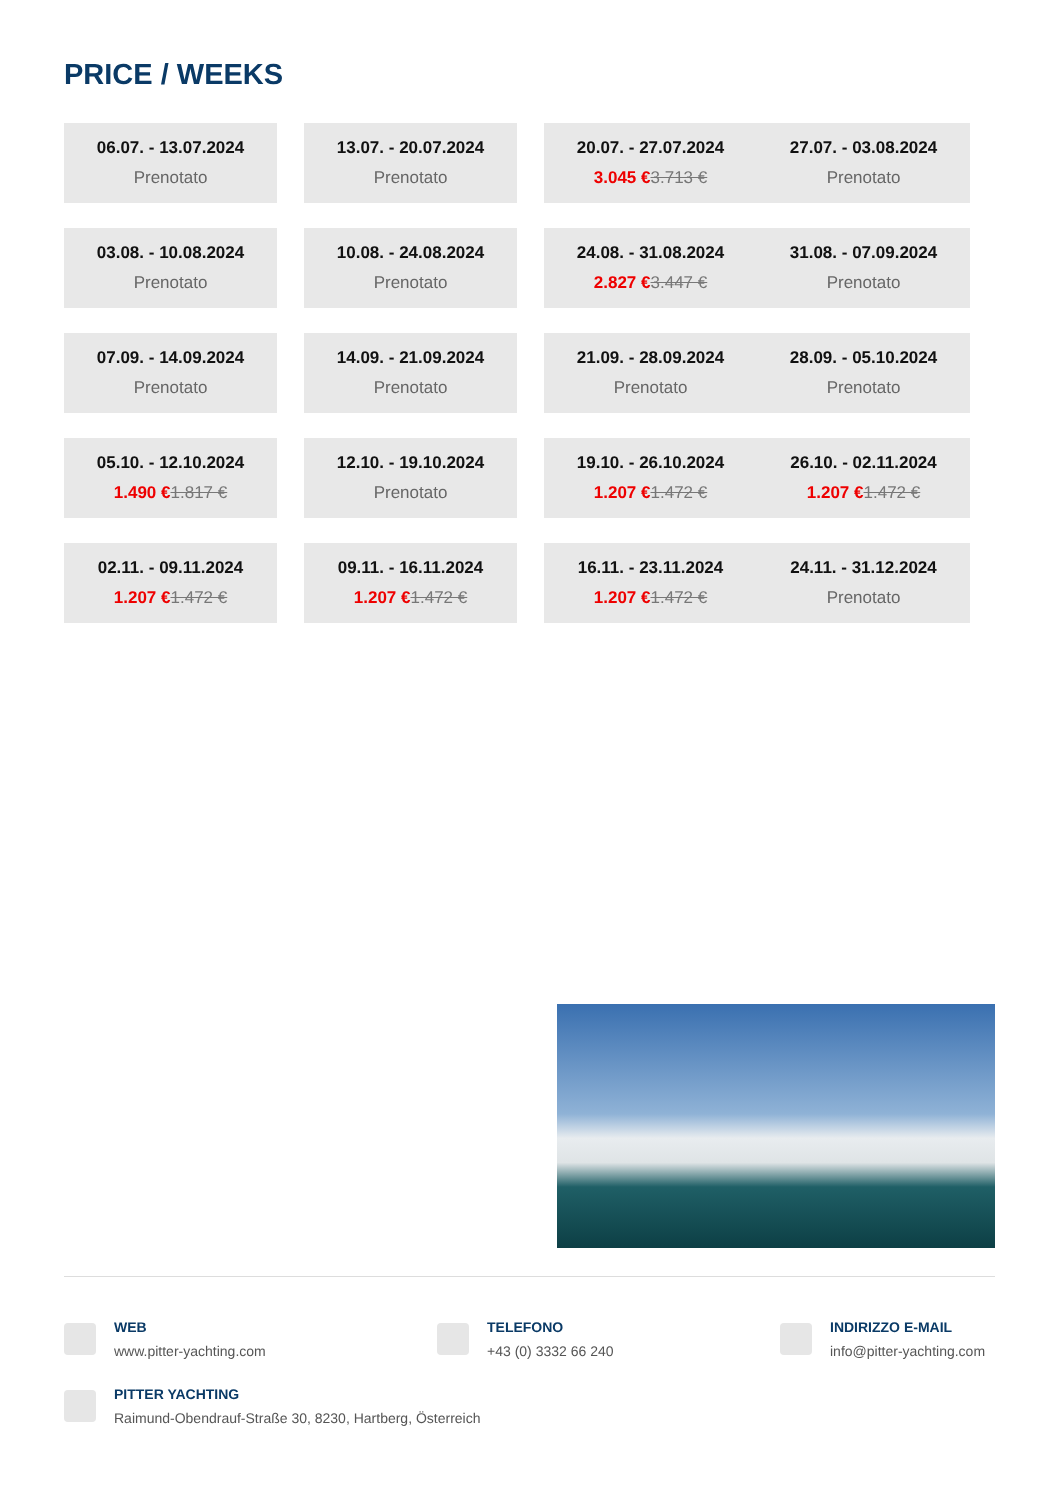PRICE / WEEKS
| 06.07. - 13.07.2024 Prenotato | | 13.07. - 20.07.2024 Prenotato | | 20.07. - 27.07.2024 3.045 € 3.713 € | 27.07. - 03.08.2024 Prenotato |
| 03.08. - 10.08.2024 Prenotato | | 10.08. - 24.08.2024 Prenotato | | 24.08. - 31.08.2024 2.827 € 3.447 € | 31.08. - 07.09.2024 Prenotato |
| 07.09. - 14.09.2024 Prenotato | | 14.09. - 21.09.2024 Prenotato | | 21.09. - 28.09.2024 Prenotato | 28.09. - 05.10.2024 Prenotato |
| 05.10. - 12.10.2024 1.490 € 1.817 € | | 12.10. - 19.10.2024 Prenotato | | 19.10. - 26.10.2024 1.207 € 1.472 € | 26.10. - 02.11.2024 1.207 € 1.472 € |
| 02.11. - 09.11.2024 1.207 € 1.472 € | | 09.11. - 16.11.2024 1.207 € 1.472 € | | 16.11. - 23.11.2024 1.207 € 1.472 € | 24.11. - 31.12.2024 Prenotato |
WEB
www.pitter-yachting.com
TELEFONO
+43 (0) 3332 66 240
INDIRIZZO E-MAIL
info@pitter-yachting.com
PITTER YACHTING
Raimund-Obendrauf-Straße 30, 8230, Hartberg, Österreich